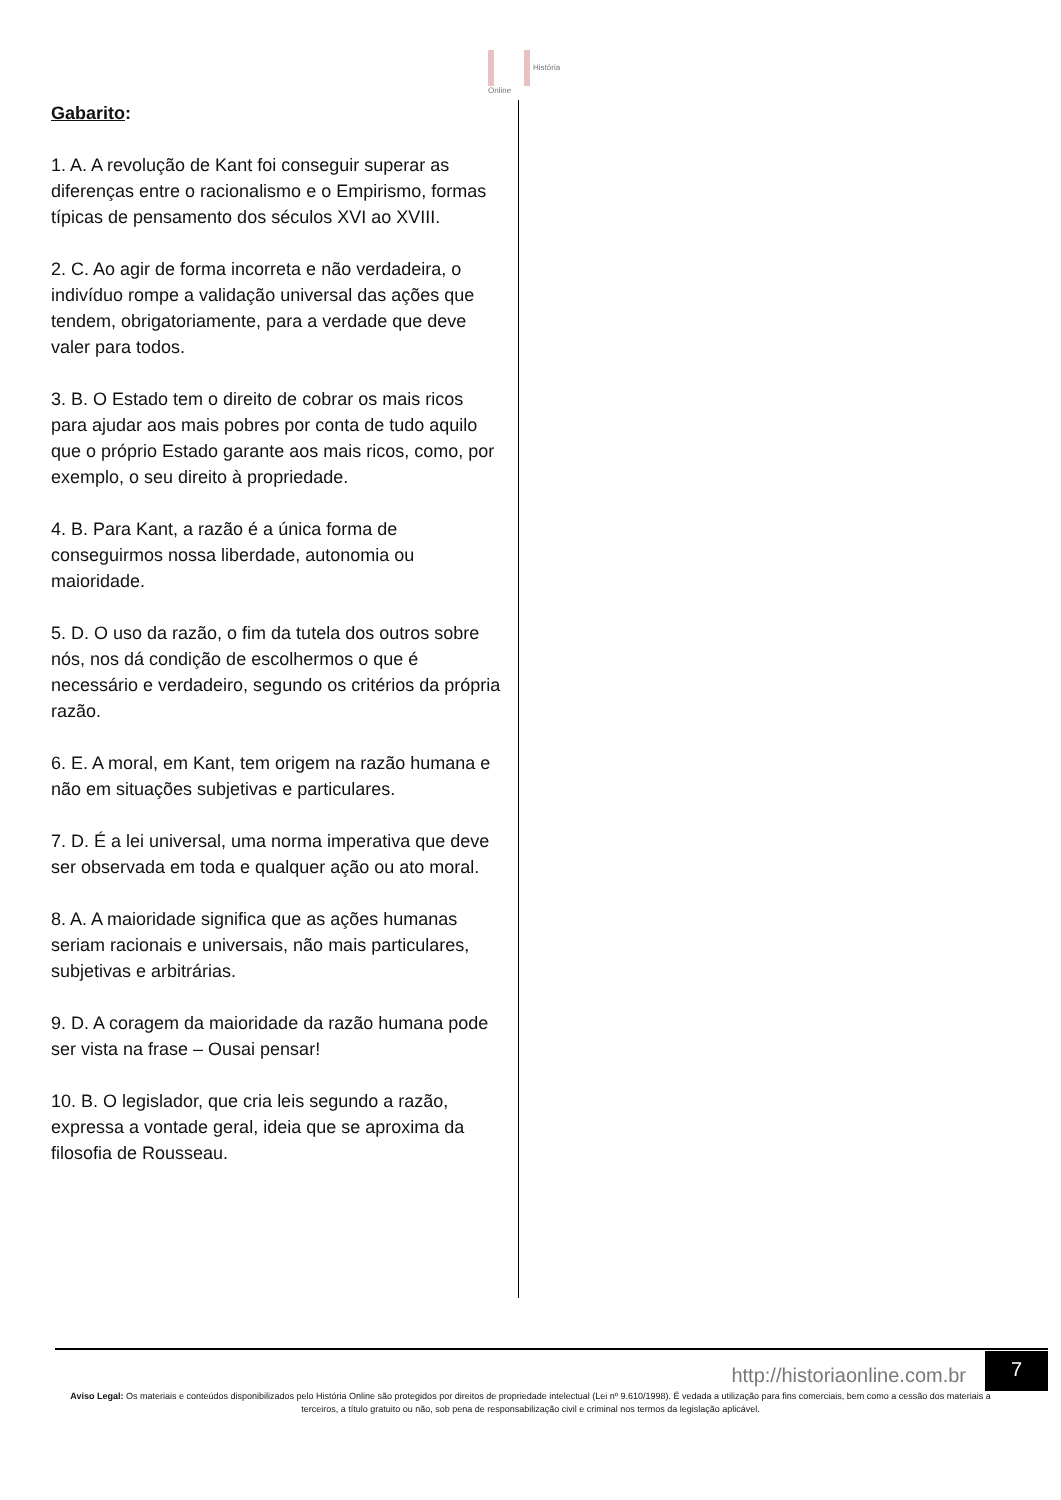História
Online
Gabarito:
1. A. A revolução de Kant foi conseguir superar as diferenças entre o racionalismo e o Empirismo, formas típicas de pensamento dos séculos XVI ao XVIII.
2. C. Ao agir de forma incorreta e não verdadeira, o indivíduo rompe a validação universal das ações que tendem, obrigatoriamente, para a verdade que deve valer para todos.
3. B. O Estado tem o direito de cobrar os mais ricos para ajudar aos mais pobres por conta de tudo aquilo que o próprio Estado garante aos mais ricos, como, por exemplo, o seu direito à propriedade.
4. B. Para Kant, a razão é a única forma de conseguirmos nossa liberdade, autonomia ou maioridade.
5. D. O uso da razão, o fim da tutela dos outros sobre nós, nos dá condição de escolhermos o que é necessário e verdadeiro, segundo os critérios da própria razão.
6. E. A moral, em Kant, tem origem na razão humana e não em situações subjetivas e particulares.
7. D. É a lei universal, uma norma imperativa que deve ser observada em toda e qualquer ação ou ato moral.
8. A. A maioridade significa que as ações humanas seriam racionais e universais, não mais particulares, subjetivas e arbitrárias.
9. D. A coragem da maioridade da razão humana pode ser vista na frase – Ousai pensar!
10. B. O legislador, que cria leis segundo a razão, expressa a vontade geral, ideia que se aproxima da filosofia de Rousseau.
http://historiaonline.com.br
7
Aviso Legal: Os materiais e conteúdos disponibilizados pelo História Online são protegidos por direitos de propriedade intelectual (Lei nº 9.610/1998). É vedada a utilização para fins comerciais, bem como a cessão dos materiais a terceiros, a título gratuito ou não, sob pena de responsabilização civil e criminal nos termos da legislação aplicável.